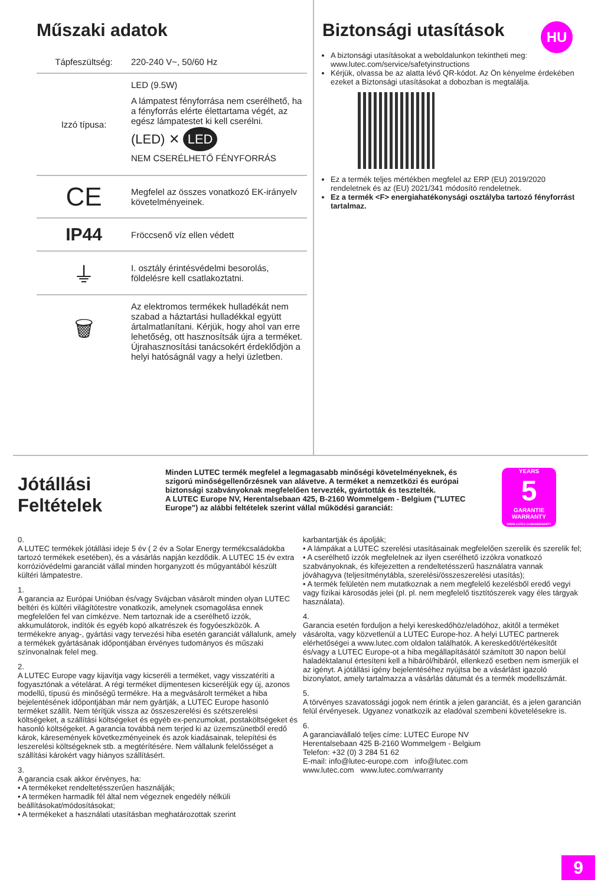Műszaki adatok
Tápfeszültség: 220-240 V~, 50/60 Hz
Izzó típusa:
LED (9.5W)
A lámpatest fényforrása nem cserélhető, ha a fényforrás elérte élettartama végét, az egész lámpatestet ki kell cserélni.
(LED) ✕ LED
NEM CSERÉLHETŐ FÉNYFORRÁS
CE
Megfelel az összes vonatkozó EK-irányelv követelményeinek.
IP44
Fröccsenő víz ellen védett
⏚
I. osztály érintésvédelmi besorolás, földelésre kell csatlakoztatni.
🗑
Az elektromos termékek hulladékát nem szabad a háztartási hulladékkal együtt ártalmatlanítani. Kérjük, hogy ahol van erre lehetőség, ott hasznosítsák újra a terméket. Újrahasznosítási tanácsokért érdeklődjön a helyi hatóságnál vagy a helyi üzletben.
Biztonsági utasítások
A biztonsági utasításokat a weboldalunkon tekintheti meg: www.lutec.com/service/safetyinstructions
Kérjük, olvassa be az alatta lévő QR-kódot. Az Ön kényelme érdekében ezeket a Biztonsági utasításokat a dobozban is megtalálja.
Ez a termék teljes mértékben megfelel az ERP (EU) 2019/2020 rendeletnek és az (EU) 2021/341 módosító rendeletnek.
Ez a termék <F> energiahatékonysági osztályba tartozó fényforrást tartalmaz.
HU
Jótállási Feltételek
Minden LUTEC termék megfelel a legmagasabb minőségi követelményeknek, és szigorú minőségellenőrzésnek van alávetve. A terméket a nemzetközi és európai biztonsági szabványoknak megfelelően tervezték, gyártották és tesztelték.
A LUTEC Europe NV, Herentalsebaan 425, B-2160 Wommelgem - Belgium ("LUTEC Europe") az alábbi feltételek szerint vállal működési garanciát:
YEARS
5
GARANTIE WARRANTY
WWW.LUTEC.COM/WARRANTY
0.
A LUTEC termékek jótállási ideje 5 év ( 2 év a Solar Energy termékcsaládokba tartozó termékek esetében), és a vásárlás napján kezdődik. A LUTEC 15 év extra korrózióvédelmi garanciát vállal minden horganyzott és műgyantából készült kültéri lámpatestre.
1.
A garancia az Európai Unióban és/vagy Svájcban vásárolt minden olyan LUTEC beltéri és kültéri világítótestre vonatkozik, amelynek csomagolása ennek megfelelően fel van címkézve. Nem tartoznak ide a cserélhető izzók, akkumulátorok, indítók és egyéb kopó alkatrészek és fogyóeszközök. A termékekre anyag-, gyártási vagy tervezési hiba esetén garanciát vállalunk, amely a termékek gyártásának időpontjában érvényes tudományos és műszaki színvonalnak felel meg.
2.
A LUTEC Europe vagy kijavítja vagy kicseréli a terméket, vagy visszatéríti a fogyasztónak a vételárat. A régi terméket díjmentesen kicseréljük egy új, azonos modellű, típusú és minőségű termékre. Ha a megvásárolt terméket a hiba bejelentésének időpontjában már nem gyártják, a LUTEC Europe hasonló terméket szállít. Nem térítjük vissza az összeszerelési és szétszerelési költségeket, a szállítási költségeket és egyéb ex-penzumokat, postaköltségeket és hasonló költségeket. A garancia továbbá nem terjed ki az üzemszünetből eredő károk, káresemények következményeinek és azok kiadásainak, telepítési és leszerelési költségeknek stb. a megtérítésére. Nem vállalunk felelősséget a szállítási károkért vagy hiányos szállításért.
3.
A garancia csak akkor érvényes, ha:
• A termékeket rendeltetésszerűen használják;
• A terméken harmadik fél által nem végeznek engedély nélküli beállításokat/módosításokat;
• A termékeket a használati utasításban meghatározottak szerint
karbantartják és ápolják;
• A lámpákat a LUTEC szerelési utasításainak megfelelően szerelik és szerelik fel;
• A cserélhető izzók megfelelnek az ilyen cserélhető izzókra vonatkozó szabványoknak, és kifejezetten a rendeltetésszerű használatra vannak jóváhagyva (teljesítménytábla, szerelési/összeszerelési utasítás);
• A termék felületén nem mutatkoznak a nem megfelelő kezelésből eredő vegyi vagy fizikai károsodás jelei (pl. pl. nem megfelelő tisztítószerek vagy éles tárgyak használata).
4.
Garancia esetén forduljon a helyi kereskedőhöz/eladóhoz, akitől a terméket vásárolta, vagy közvetlenül a LUTEC Europe-hoz. A helyi LUTEC partnerek elérhetőségei a www.lutec.com oldalon találhatók. A kereskedőt/értékesítőt és/vagy a LUTEC Europe-ot a hiba megállapításától számított 30 napon belül haladéktalanul értesíteni kell a hibáról/hibáról, ellenkező esetben nem ismerjük el az igényt. A jótállási igény bejelentéséhez nyújtsa be a vásárlást igazoló bizonylatot, amely tartalmazza a vásárlás dátumát és a termék modellszámát.
5.
A törvényes szavatossági jogok nem érintik a jelen garanciát, és a jelen garancián felül érvényesek. Ugyanez vonatkozik az eladóval szembeni követelésekre is.
6.
A garanciavállaló teljes címe: LUTEC Europe NV
Herentalsebaan 425 B-2160 Wommelgem - Belgium
Telefon: +32 (0) 3 284 51 62
E-mail: info@lutec-europe.com info@lutec.com
www.lutec.com www.lutec.com/warranty
9